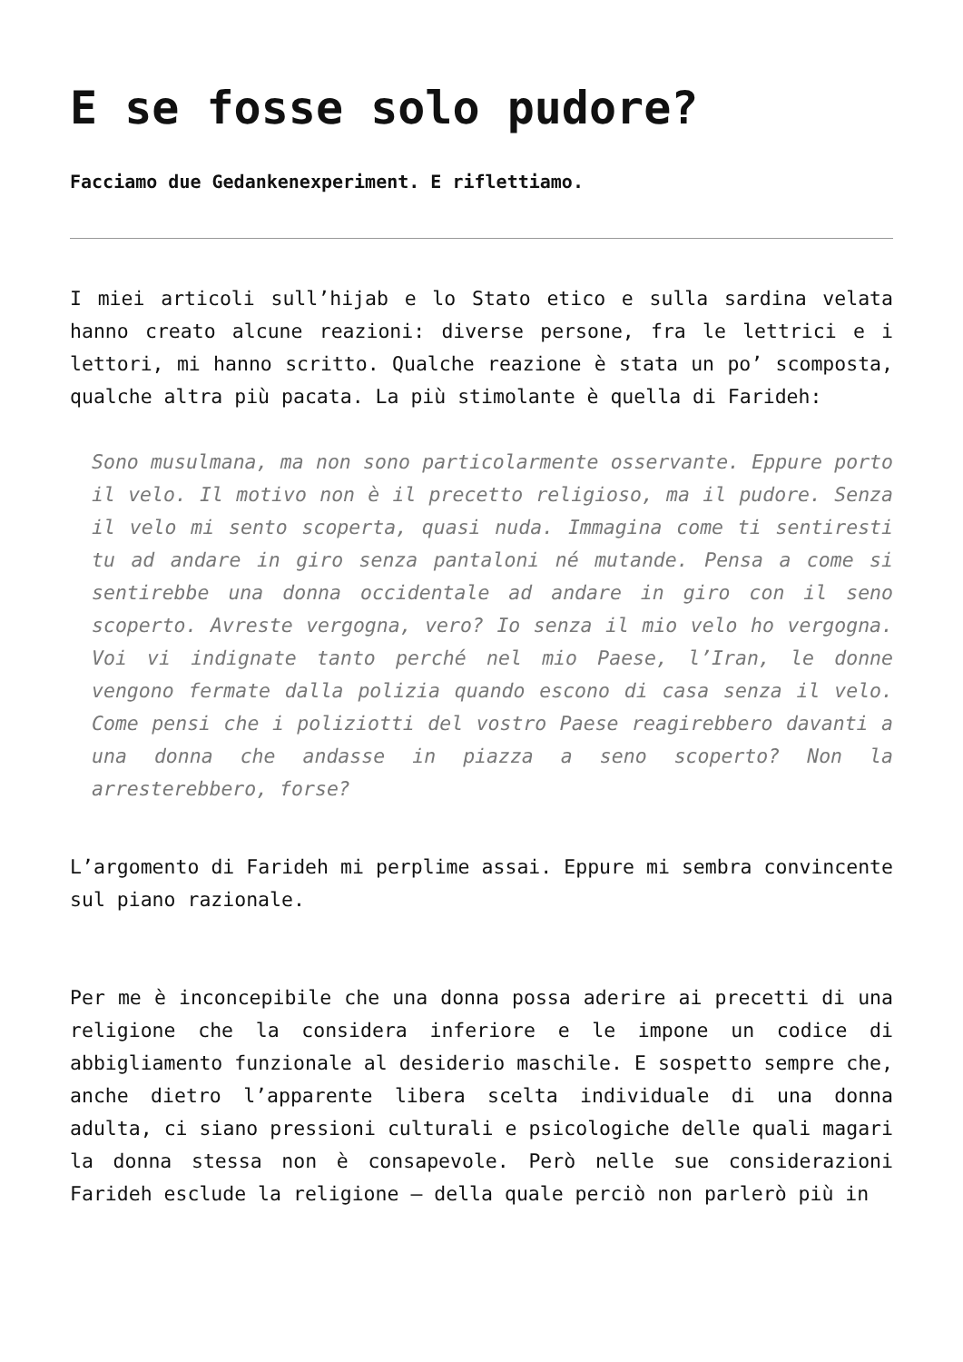E se fosse solo pudore?
Facciamo due Gedankenexperiment. E riflettiamo.
I miei articoli sull’hijab e lo Stato etico e sulla sardina velata hanno creato alcune reazioni: diverse persone, fra le lettrici e i lettori, mi hanno scritto. Qualche reazione è stata un po’ scomposta, qualche altra più pacata. La più stimolante è quella di Farideh:
Sono musulmana, ma non sono particolarmente osservante. Eppure porto il velo. Il motivo non è il precetto religioso, ma il pudore. Senza il velo mi sento scoperta, quasi nuda. Immagina come ti sentiresti tu ad andare in giro senza pantaloni né mutande. Pensa a come si sentirebbe una donna occidentale ad andare in giro con il seno scoperto. Avreste vergogna, vero? Io senza il mio velo ho vergogna. Voi vi indignate tanto perché nel mio Paese, l’Iran, le donne vengono fermate dalla polizia quando escono di casa senza il velo. Come pensi che i poliziotti del vostro Paese reagirebbero davanti a una donna che andasse in piazza a seno scoperto? Non la arresterebbero, forse?
L’argomento di Farideh mi perplime assai. Eppure mi sembra convincente sul piano razionale.
Per me è inconcepibile che una donna possa aderire ai precetti di una religione che la considera inferiore e le impone un codice di abbigliamento funzionale al desiderio maschile. E sospetto sempre che, anche dietro l’apparente libera scelta individuale di una donna adulta, ci siano pressioni culturali e psicologiche delle quali magari la donna stessa non è consapevole. Però nelle sue considerazioni Farideh esclude la religione – della quale perciò non parlerò più in